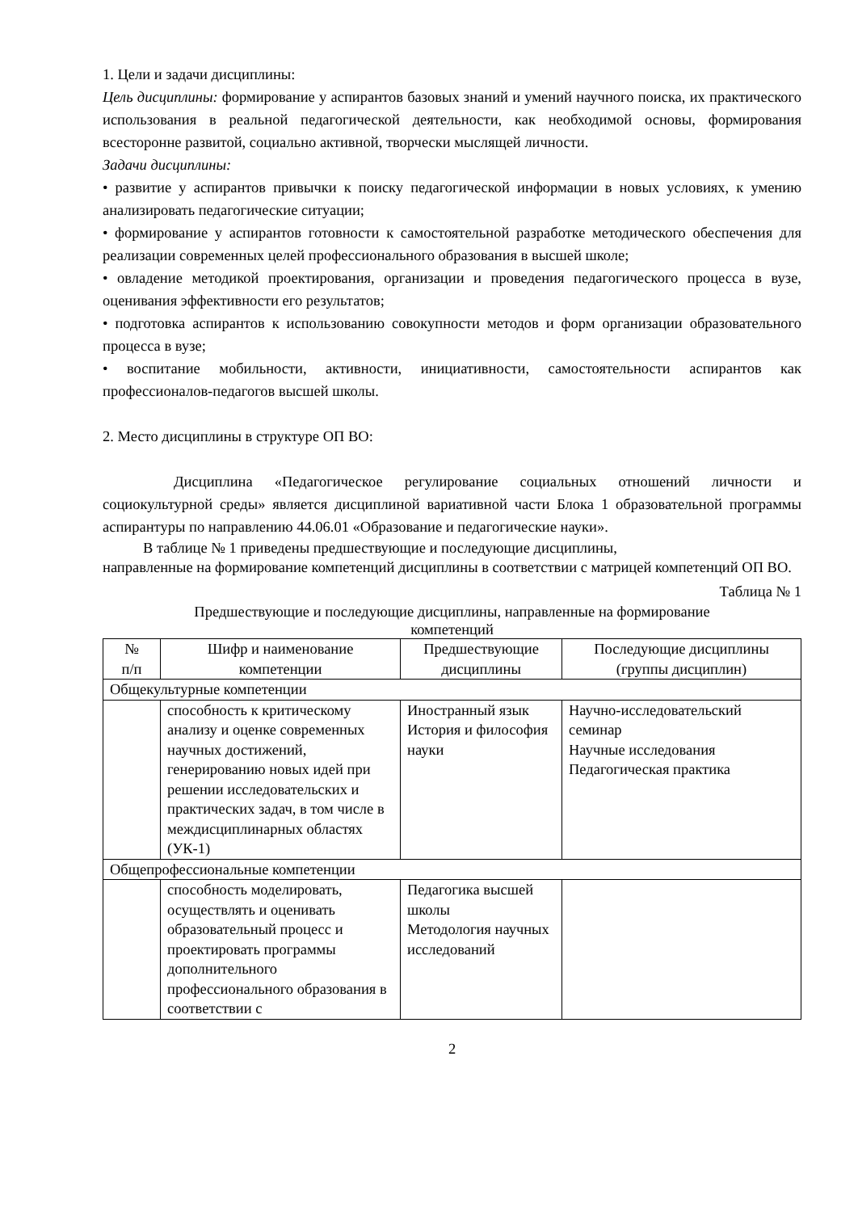1. Цели и задачи дисциплины:
Цель дисциплины: формирование у аспирантов базовых знаний и умений научного поиска, их практического использования в реальной педагогической деятельности, как необходимой основы, формирования всесторонне развитой, социально активной, творчески мыслящей личности.
Задачи дисциплины:
• развитие у аспирантов привычки к поиску педагогической информации в новых условиях, к умению анализировать педагогические ситуации;
• формирование у аспирантов готовности к самостоятельной разработке методического обеспечения для реализации современных целей профессионального образования в высшей школе;
• овладение методикой проектирования, организации и проведения педагогического процесса в вузе, оценивания эффективности его результатов;
• подготовка аспирантов к использованию совокупности методов и форм организации образовательного процесса в вузе;
• воспитание мобильности, активности, инициативности, самостоятельности аспирантов как профессионалов-педагогов высшей школы.
2. Место дисциплины в структуре ОП ВО:
Дисциплина «Педагогическое регулирование социальных отношений личности и социокультурной среды» является дисциплиной вариативной части Блока 1 образовательной программы аспирантуры по направлению 44.06.01 «Образование и педагогические науки».
В таблице № 1 приведены предшествующие и последующие дисциплины,
направленные на формирование компетенций дисциплины в соответствии с матрицей компетенций ОП ВО.
Таблица № 1
Предшествующие и последующие дисциплины, направленные на формирование
компетенций
| № п/п | Шифр и наименование компетенции | Предшествующие дисциплины | Последующие дисциплины (группы дисциплин) |
| Общекультурные компетенции | | | |
| | способность к критическому анализу и оценке современных научных достижений, генерированию новых идей при решении исследовательских и практических задач, в том числе в междисциплинарных областях (УК-1) | Иностранный язык История и философия науки | Научно-исследовательский семинар Научные исследования Педагогическая практика |
| Общепрофессиональные компетенции | | | |
| | способность моделировать, осуществлять и оценивать образовательный процесс и проектировать программы дополнительного профессионального образования в соответствии с | Педагогика высшей школы Методология научных исследований | |
2